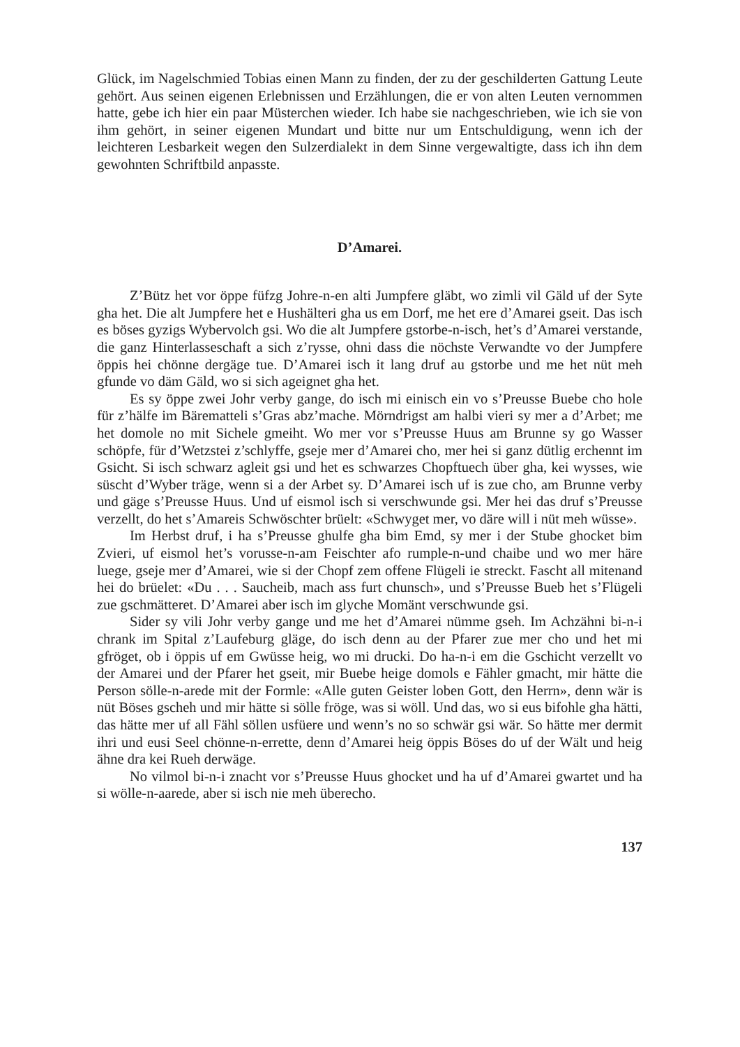Glück, im Nagelschmied Tobias einen Mann zu finden, der zu der geschilderten Gattung Leute gehört. Aus seinen eigenen Erlebnissen und Erzählungen, die er von alten Leuten vernommen hatte, gebe ich hier ein paar Müsterchen wieder. Ich habe sie nachgeschrieben, wie ich sie von ihm gehört, in seiner eigenen Mundart und bitte nur um Entschuldigung, wenn ich der leichteren Lesbarkeit wegen den Sulzerdialekt in dem Sinne vergewaltigte, dass ich ihn dem gewohnten Schriftbild anpasste.
D’Amarei.
Z’Bütz het vor öppe füfzg Johre-n-en alti Jumpfere gläbt, wo zimli vil Gäld uf der Syte gha het. Die alt Jumpfere het e Hushälteri gha us em Dorf, me het ere d’Amarei gseit. Das isch es böses gyzigs Wybervolch gsi. Wo die alt Jumpfere gstorbe-n-isch, het’s d’Amarei verstande, die ganz Hinterlasseschaft a sich z’rysse, ohni dass die nöchste Verwandte vo der Jumpfere öppis hei chönne dergäge tue. D’Amarei isch it lang druf au gstorbe und me het nüt meh gfunde vo däm Gäld, wo si sich ageignet gha het.
Es sy öppe zwei Johr verby gange, do isch mi einisch ein vo s’Preusse Buebe cho hole für z’hälfe im Bärematteli s’Gras abz’mache. Mörndrigst am halbi vieri sy mer a d’Arbet; me het domole no mit Sichele gmeiht. Wo mer vor s’Preusse Huus am Brunne sy go Wasser schöpfe, für d’Wetzstei z’schlyffe, gseje mer d’Amarei cho, mer hei si ganz dütlig erchennt im Gsicht. Si isch schwarz agleit gsi und het es schwarzes Chopftuech über gha, kei wysses, wie süscht d’Wyber träge, wenn si a der Arbet sy. D’Amarei isch uf is zue cho, am Brunne verby und gäge s’Preusse Huus. Und uf eismol isch si verschwunde gsi. Mer hei das druf s’Preusse verzellt, do het s’Amareis Schwöschter brüelt: «Schwyget mer, vo däre will i nüt meh wüsse».
Im Herbst druf, i ha s’Preusse ghulfe gha bim Emd, sy mer i der Stube ghocket bim Zvieri, uf eismol het’s vorusse-n-am Feischter afo rumple-n-und chaibe und wo mer häre luege, gseje mer d’Amarei, wie si der Chopf zem offene Flügeli ie streckt. Fascht all mitenand hei do brüelet: «Du . . . Saucheib, mach ass furt chunsch», und s’Preusse Bueb het s’Flügeli zue gschmätteret. D’Amarei aber isch im glyche Momänt verschwunde gsi.
Sider sy vili Johr verby gange und me het d’Amarei nümme gseh. Im Achzähni bi-n-i chrank im Spital z’Laufeburg gläge, do isch denn au der Pfarer zue mer cho und het mi gfröget, ob i öppis uf em Gwüsse heig, wo mi drucki. Do ha-n-i em die Gschicht verzellt vo der Amarei und der Pfarer het gseit, mir Buebe heige domols e Fähler gmacht, mir hätte die Person sölle-n-arede mit der Formle: «Alle guten Geister loben Gott, den Herrn», denn wär is nüt Böses gscheh und mir hätte si sölle fröge, was si wöll. Und das, wo si eus bifohle gha hätti, das hätte mer uf all Fähl söllen usfüere und wenn’s no so schwär gsi wär. So hätte mer dermit ihri und eusi Seel chönne-n-errette, denn d’Amarei heig öppis Böses do uf der Wält und heig ähne dra kei Rueh derwäge.
No vilmol bi-n-i znacht vor s’Preusse Huus ghocket und ha uf d’Amarei gwartet und ha si wölle-n-aarede, aber si isch nie meh überecho.
137